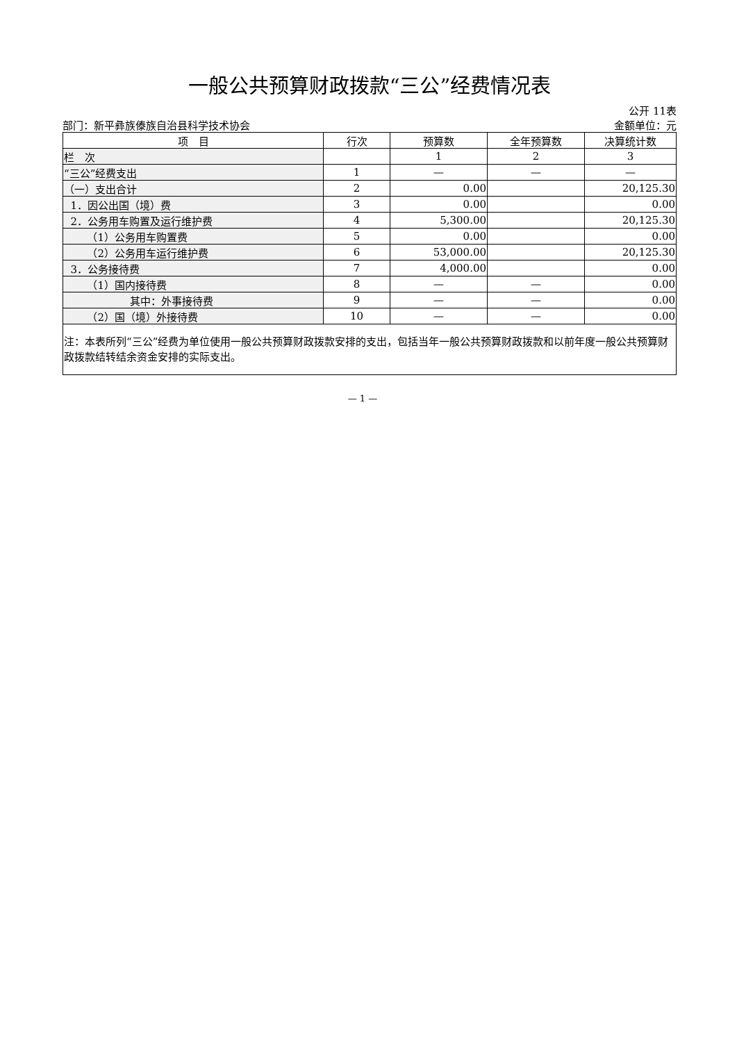一般公共预算财政拨款“三公”经费情况表
公开 11表
部门：新平彝族傣族自治县科学技术协会 金额单位：元
| 项 目 | 行次 | 预算数 | 全年预算数 | 决算统计数 |
| --- | --- | --- | --- | --- |
| 栏 次 | | 1 | 2 | 3 |
| “三公”经费支出 | 1 | — | — | — |
| （一）支出合计 | 2 | 0.00 | | 20,125.30 |
| 1．因公出国（境）费 | 3 | 0.00 | | 0.00 |
| 2．公务用车购置及运行维护费 | 4 | 5,300.00 | | 20,125.30 |
| （1）公务用车购置费 | 5 | 0.00 | | 0.00 |
| （2）公务用车运行维护费 | 6 | 53,000.00 | | 20,125.30 |
| 3．公务接待费 | 7 | 4,000.00 | | 0.00 |
| （1）国内接待费 | 8 | — | — | 0.00 |
| 其中：外事接待费 | 9 | — | — | 0.00 |
| （2）国（境）外接待费 | 10 | — | — | 0.00 |
| 注：本表所列“三公”经费为单位使用一般公共预算财政拨款安排的支出，包括当年一般公共预算财政拨款和以前年度一般公共预算财政拨款结转结余资金安排的实际支出。 | | | | |
— 1 —